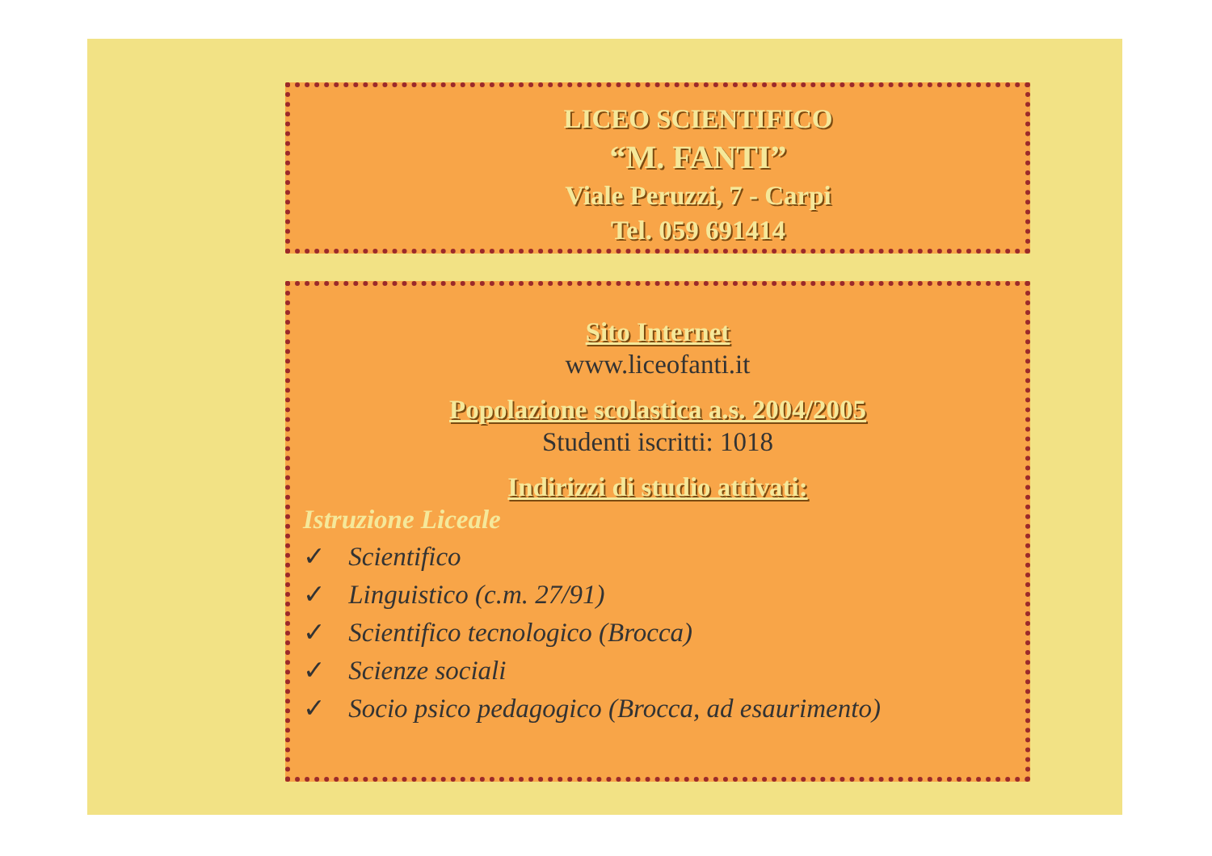LICEO SCIENTIFICO
“M. FANTI”
Viale Peruzzi, 7 - Carpi
Tel. 059 691414
Sito Internet
www.liceofanti.it
Popolazione scolastica a.s. 2004/2005
Studenti iscritti: 1018
Indirizzi di studio attivati:
Istruzione Liceale
✓ Scientifico
✓ Linguistico (c.m. 27/91)
✓ Scientifico tecnologico (Brocca)
✓ Scienze sociali
✓ Socio psico pedagogico (Brocca, ad esaurimento)